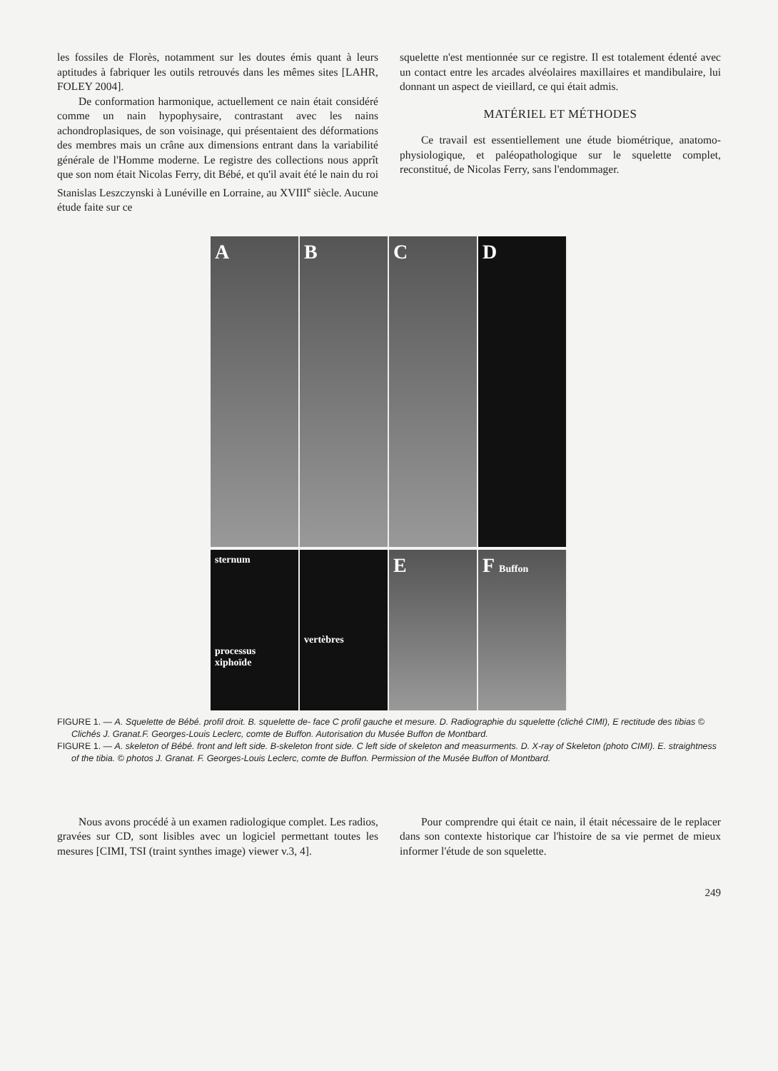les fossiles de Florès, notamment sur les doutes émis quant à leurs aptitudes à fabriquer les outils retrouvés dans les mêmes sites [LAHR, FOLEY 2004].
De conformation harmonique, actuellement ce nain était considéré comme un nain hypophysaire, contrastant avec les nains achondroplasiques, de son voisinage, qui présentaient des déformations des membres mais un crâne aux dimensions entrant dans la variabilité générale de l'Homme moderne. Le registre des collections nous apprît que son nom était Nicolas Ferry, dit Bébé, et qu'il avait été le nain du roi Stanislas Leszczynski à Lunéville en Lorraine, au XVIII<sup>e</sup> siècle. Aucune étude faite sur ce
squelette n'est mentionnée sur ce registre. Il est totalement édenté avec un contact entre les arcades alvéolaires maxillaires et mandibulaire, lui donnant un aspect de vieillard, ce qui était admis.
MATÉRIEL ET MÉTHODES
Ce travail est essentiellement une étude biométrique, anatomo-physiologique, et paléopathologique sur le squelette complet, reconstitué, de Nicolas Ferry, sans l'endommager.
A B C D
sternum
processus xiphoïde
vertèbres
E F Buffon
FIGURE 1. — A. Squelette de Bébé. profil droit. B. squelette de- face C profil gauche et mesure. D. Radiographie du squelette (cliché CIMI), E rectitude des tibias © Clichés J. Granat.F. Georges-Louis Leclerc, comte de Buffon. Autorisation du Musée Buffon de Montbard.
FIGURE 1. — A. skeleton of Bébé. front and left side. B-skeleton front side. C left side of skeleton and measurments. D. X-ray of Skeleton (photo CIMI). E. straightness of the tibia. © photos J. Granat. F. Georges-Louis Leclerc, comte de Buffon. Permission of the Musée Buffon of Montbard.
Nous avons procédé à un examen radiologique complet. Les radios, gravées sur CD, sont lisibles avec un logiciel permettant toutes les mesures [CIMI, TSI (traint synthes image) viewer v.3, 4].
Pour comprendre qui était ce nain, il était nécessaire de le replacer dans son contexte historique car l'histoire de sa vie permet de mieux informer l'étude de son squelette.
249